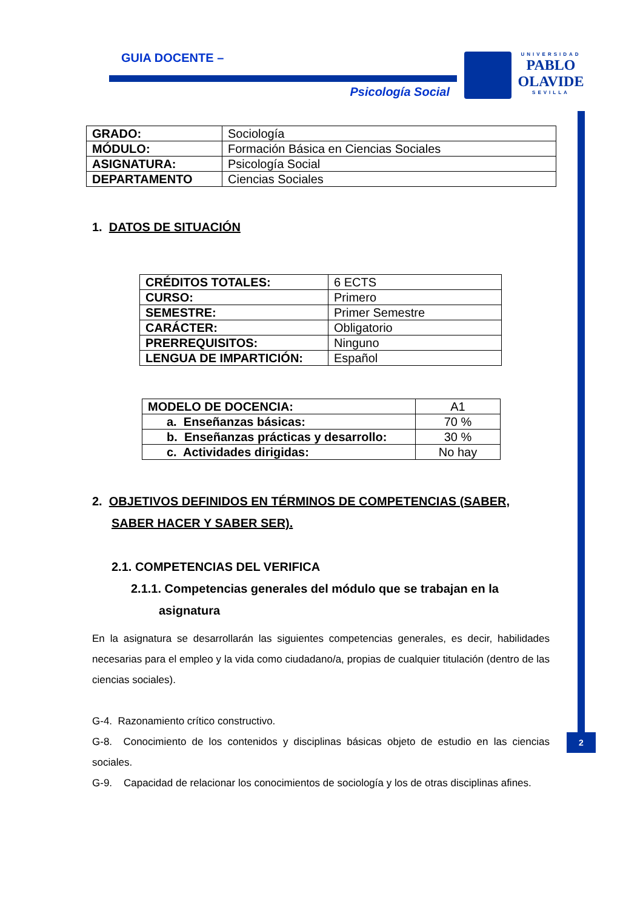GUIA DOCENTE –
Psicología Social
UNIVERSIDAD
PABLO OLAVIDE
SEVILLA
2
| GRADO: | Sociología |
| MÓDULO: | Formación Básica en Ciencias Sociales |
| ASIGNATURA: | Psicología Social |
| DEPARTAMENTO | Ciencias Sociales |
1. DATOS DE SITUACIÓN
| CRÉDITOS TOTALES: | 6 ECTS |
| CURSO: | Primero |
| SEMESTRE: | Primer Semestre |
| CARÁCTER: | Obligatorio |
| PRERREQUISITOS: | Ninguno |
| LENGUA DE IMPARTICIÓN: | Español |
| MODELO DE DOCENCIA: | A1 |
| a. Enseñanzas básicas: | 70 % |
| b. Enseñanzas prácticas y desarrollo: | 30 % |
| c. Actividades dirigidas: | No hay |
2. OBJETIVOS DEFINIDOS EN TÉRMINOS DE COMPETENCIAS (SABER, SABER HACER Y SABER SER).
2.1. COMPETENCIAS DEL VERIFICA
2.1.1. Competencias generales del módulo que se trabajan en la asignatura
En la asignatura se desarrollarán las siguientes competencias generales, es decir, habilidades necesarias para el empleo y la vida como ciudadano/a, propias de cualquier titulación (dentro de las ciencias sociales).
G-4. Razonamiento crítico constructivo.
G-8. Conocimiento de los contenidos y disciplinas básicas objeto de estudio en las ciencias sociales.
G-9. Capacidad de relacionar los conocimientos de sociología y los de otras disciplinas afines.